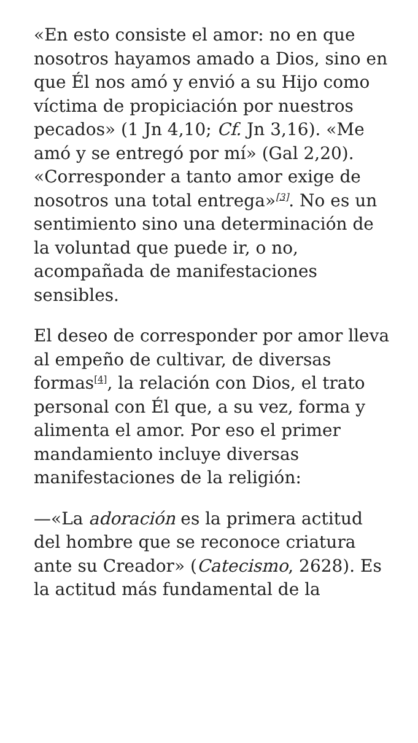«En esto consiste el amor: no en que nosotros hayamos amado a Dios, sino en que Él nos amó y envió a su Hijo como víctima de propiciación por nuestros pecados» (1 Jn 4,10; Cf. Jn 3,16). «Me amó y se entregó por mí» (Gal 2,20). «Corresponder a tanto amor exige de nosotros una total entrega»<sup>[3]</sup>. No es un sentimiento sino una determinación de la voluntad que puede ir, o no, acompañada de manifestaciones sensibles.
El deseo de corresponder por amor lleva al empeño de cultivar, de diversas formas<sup>[4]</sup>, la relación con Dios, el trato personal con Él que, a su vez, forma y alimenta el amor. Por eso el primer mandamiento incluye diversas manifestaciones de la religión:
—«La adoración es la primera actitud del hombre que se reconoce criatura ante su Creador» (Catecismo, 2628). Es la actitud más fundamental de la